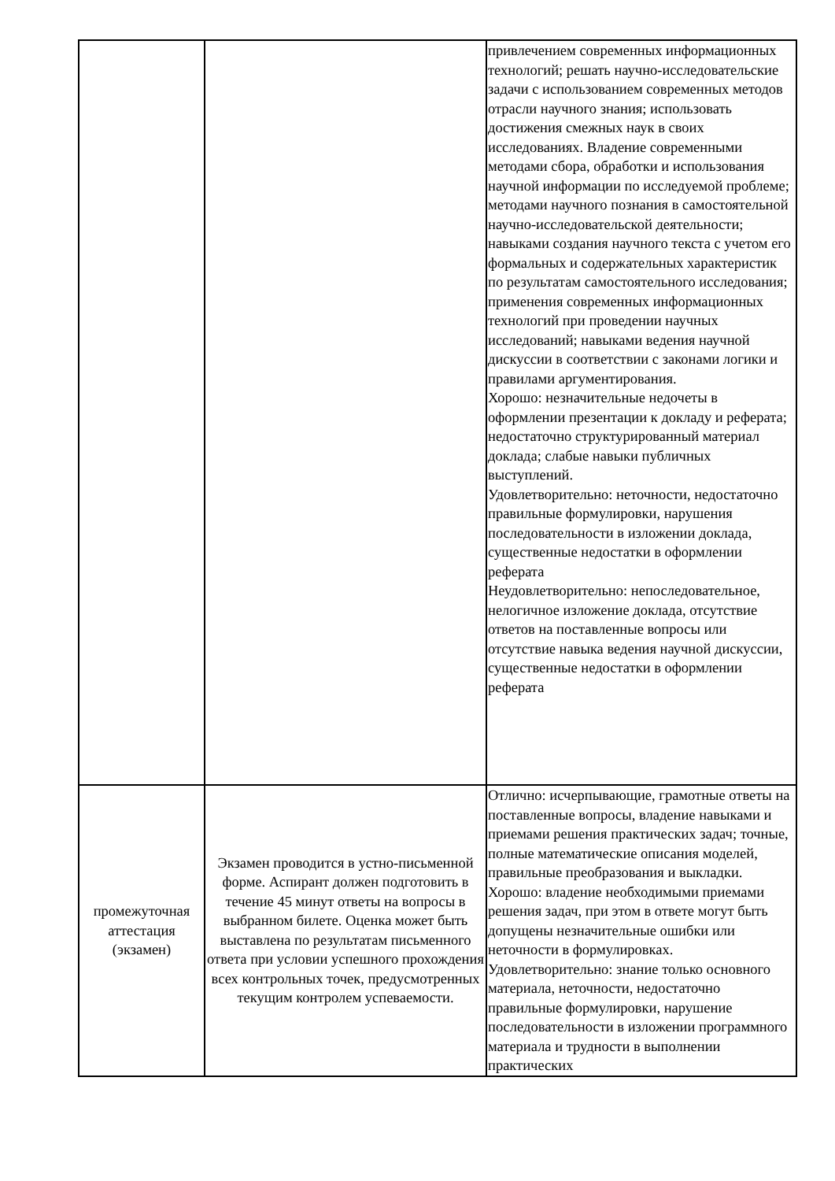| | | привлечением современных информационных технологий; решать научно-исследовательские задачи с использованием современных методов отрасли научного знания; использовать достижения смежных наук в своих исследованиях. Владение современными методами сбора, обработки и использования научной информации по исследуемой проблеме; методами научного познания в самостоятельной научно-исследовательской деятельности; навыками создания научного текста с учетом его формальных и содержательных характеристик по результатам самостоятельного исследования; применения современных информационных технологий при проведении научных исследований; навыками ведения научной дискуссии в соответствии с законами логики и правилами аргументирования. Хорошо: незначительные недочеты в оформлении презентации к докладу и реферата; недостаточно структурированный материал доклада; слабые навыки публичных выступлений. Удовлетворительно: неточности, недостаточно правильные формулировки, нарушения последовательности в изложении доклада, существенные недостатки в оформлении реферата Неудовлетворительно: непоследовательное, нелогичное изложение доклада, отсутствие ответов на поставленные вопросы или отсутствие навыка ведения научной дискуссии, существенные недостатки в оформлении реферата |
| промежуточная аттестация (экзамен) | Экзамен проводится в устно-письменной форме. Аспирант должен подготовить в течение 45 минут ответы на вопросы в выбранном билете. Оценка может быть выставлена по результатам письменного ответа при условии успешного прохождения всех контрольных точек, предусмотренных текущим контролем успеваемости. | Отлично: исчерпывающие, грамотные ответы на поставленные вопросы, владение навыками и приемами решения практических задач; точные, полные математические описания моделей, правильные преобразования и выкладки. Хорошо: владение необходимыми приемами решения задач, при этом в ответе могут быть допущены незначительные ошибки или неточности в формулировках. Удовлетворительно: знание только основного материала, неточности, недостаточно правильные формулировки, нарушение последовательности в изложении программного материала и трудности в выполнении практических |